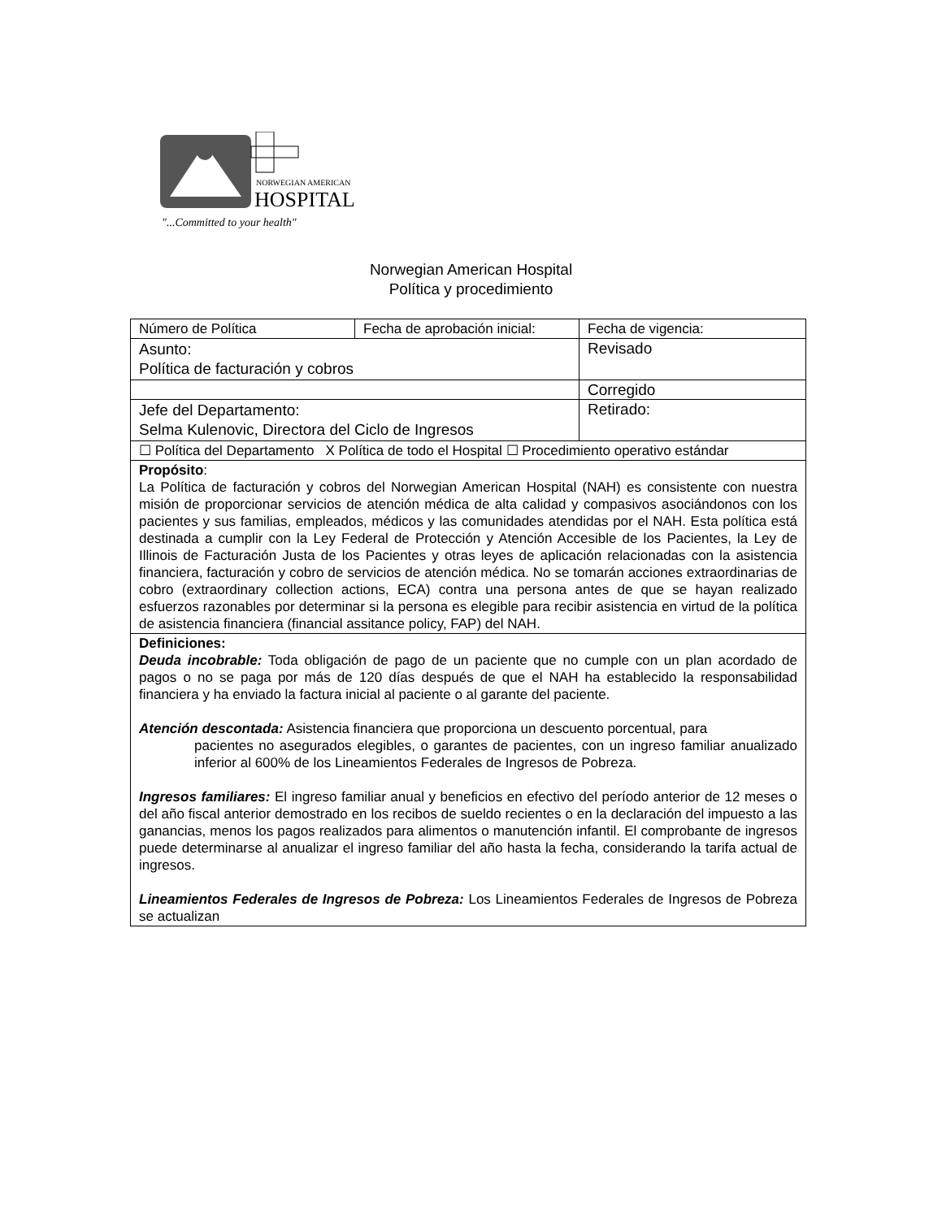NORWEGIAN AMERICAN
HOSPITAL
"...Committed to your health"
Norwegian American Hospital
Política y procedimiento
| Número de Política | Fecha de aprobación inicial: | Fecha de vigencia: |
| Asunto: Política de facturación y cobros | | Revisado |
| | | Corregido |
| Jefe del Departamento: Selma Kulenovic, Directora del Ciclo de Ingresos | | Retirado: |
| ☐ Política del Departamento X Política de todo el Hospital ☐ Procedimiento operativo estándar | | |
| Propósito : La Política de facturación y cobros del Norwegian American Hospital (NAH) es consistente con nuestra misión de proporcionar servicios de atención médica de alta calidad y compasivos asociándonos con los pacientes y sus familias, empleados, médicos y las comunidades atendidas por el NAH. Esta política está destinada a cumplir con la Ley Federal de Protección y Atención Accesible de los Pacientes, la Ley de Illinois de Facturación Justa de los Pacientes y otras leyes de aplicación relacionadas con la asistencia financiera, facturación y cobro de servicios de atención médica. No se tomarán acciones extraordinarias de cobro (extraordinary collection actions, ECA) contra una persona antes de que se hayan realizado esfuerzos razonables por determinar si la persona es elegible para recibir asistencia en virtud de la política de asistencia financiera (financial assitance policy, FAP) del NAH. | | |
| Definiciones: Deuda incobrable: Toda obligación de pago de un paciente que no cumple con un plan acordado de pagos o no se paga por más de 120 días después de que el NAH ha establecido la responsabilidad financiera y ha enviado la factura inicial al paciente o al garante del paciente. Atención descontada: Asistencia financiera que proporciona un descuento porcentual, para pacientes no asegurados elegibles, o garantes de pacientes, con un ingreso familiar anualizado inferior al 600% de los Lineamientos Federales de Ingresos de Pobreza. Ingresos familiares: El ingreso familiar anual y beneficios en efectivo del período anterior de 12 meses o del año fiscal anterior demostrado en los recibos de sueldo recientes o en la declaración del impuesto a las ganancias, menos los pagos realizados para alimentos o manutención infantil. El comprobante de ingresos puede determinarse al anualizar el ingreso familiar del año hasta la fecha, considerando la tarifa actual de ingresos. Lineamientos Federales de Ingresos de Pobreza: Los Lineamientos Federales de Ingresos de Pobreza se actualizan | | |